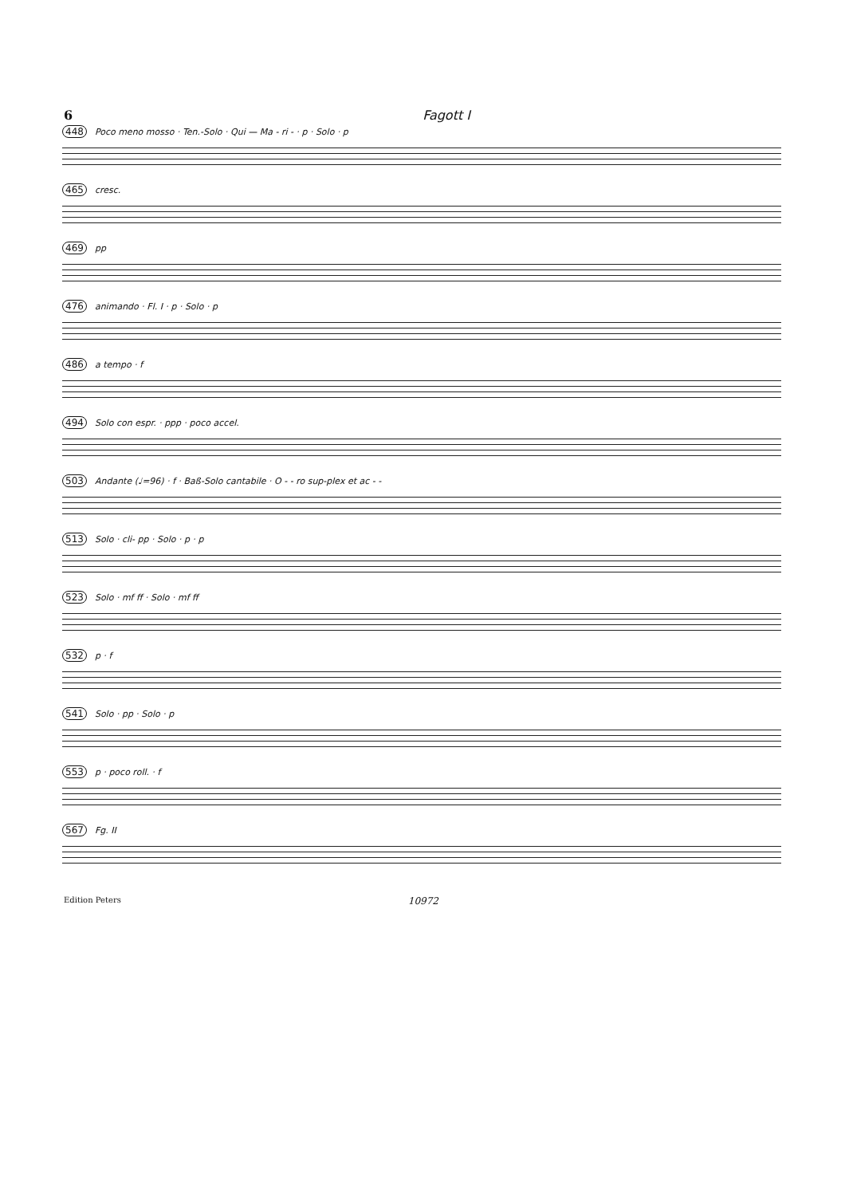6 Fagott I
448 Poco meno mosso · Ten.-Solo · Qui — Ma - ri - · p · Solo · p
465 cresc.
469 pp
476 animando · Fl. I · p · Solo · p
486 a tempo · f
494 Solo con espr. · ppp · poco accel.
503 Andante (♩=96) · f · Baß-Solo cantabile · O - - ro sup-plex et ac - -
513 Solo · cli- pp · Solo · p · p
523 Solo · mf ff · Solo · mf ff
532 p · f
541 Solo · pp · Solo · p
553 p · poco roll. · f
567 Fg. II
Edition Peters 10972